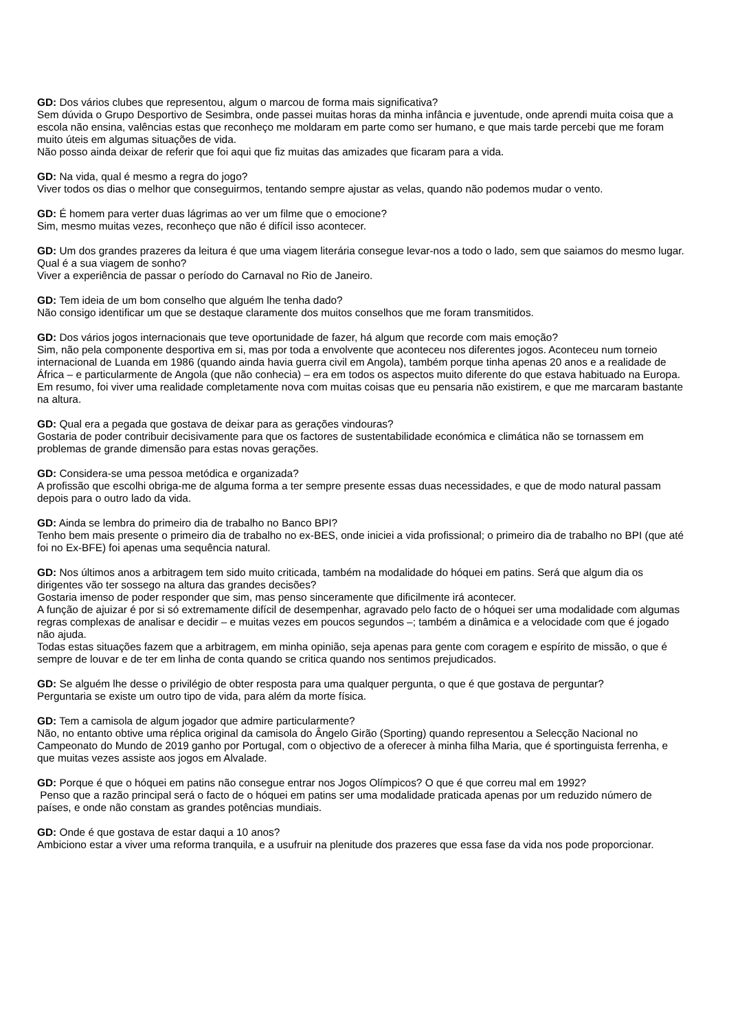GD: Dos vários clubes que representou, algum o marcou de forma mais significativa?
Sem dúvida o Grupo Desportivo de Sesimbra, onde passei muitas horas da minha infância e juventude, onde aprendi muita coisa que a escola não ensina, valências estas que reconheço me moldaram em parte como ser humano, e que mais tarde percebi que me foram muito úteis em algumas situações de vida.
Não posso ainda deixar de referir que foi aqui que fiz muitas das amizades que ficaram para a vida.
GD: Na vida, qual é mesmo a regra do jogo?
Viver todos os dias o melhor que conseguirmos, tentando sempre ajustar as velas, quando não podemos mudar o vento.
GD: É homem para verter duas lágrimas ao ver um filme que o emocione?
Sim, mesmo muitas vezes, reconheço que não é difícil isso acontecer.
GD: Um dos grandes prazeres da leitura é que uma viagem literária consegue levar-nos a todo o lado, sem que saiamos do mesmo lugar. Qual é a sua viagem de sonho?
Viver a experiência de passar o período do Carnaval no Rio de Janeiro.
GD: Tem ideia de um bom conselho que alguém lhe tenha dado?
Não consigo identificar um que se destaque claramente dos muitos conselhos que me foram transmitidos.
GD: Dos vários jogos internacionais que teve oportunidade de fazer, há algum que recorde com mais emoção?
Sim, não pela componente desportiva em si, mas por toda a envolvente que aconteceu nos diferentes jogos. Aconteceu num torneio internacional de Luanda em 1986 (quando ainda havia guerra civil em Angola), também porque tinha apenas 20 anos e a realidade de África – e particularmente de Angola (que não conhecia) – era em todos os aspectos muito diferente do que estava habituado na Europa. Em resumo, foi viver uma realidade completamente nova com muitas coisas que eu pensaria não existirem, e que me marcaram bastante na altura.
GD: Qual era a pegada que gostava de deixar para as gerações vindouras?
Gostaria de poder contribuir decisivamente para que os factores de sustentabilidade económica e climática não se tornassem em problemas de grande dimensão para estas novas gerações.
GD: Considera-se uma pessoa metódica e organizada?
A profissão que escolhi obriga-me de alguma forma a ter sempre presente essas duas necessidades, e que de modo natural passam depois para o outro lado da vida.
GD: Ainda se lembra do primeiro dia de trabalho no Banco BPI?
Tenho bem mais presente o primeiro dia de trabalho no ex-BES, onde iniciei a vida profissional; o primeiro dia de trabalho no BPI (que até foi no Ex-BFE) foi apenas uma sequência natural.
GD: Nos últimos anos a arbitragem tem sido muito criticada, também na modalidade do hóquei em patins. Será que algum dia os dirigentes vão ter sossego na altura das grandes decisões?
Gostaria imenso de poder responder que sim, mas penso sinceramente que dificilmente irá acontecer.
A função de ajuizar é por si só extremamente difícil de desempenhar, agravado pelo facto de o hóquei ser uma modalidade com algumas regras complexas de analisar e decidir – e muitas vezes em poucos segundos –; também a dinâmica e a velocidade com que é jogado não ajuda.
Todas estas situações fazem que a arbitragem, em minha opinião, seja apenas para gente com coragem e espírito de missão, o que é sempre de louvar e de ter em linha de conta quando se critica quando nos sentimos prejudicados.
GD: Se alguém lhe desse o privilégio de obter resposta para uma qualquer pergunta, o que é que gostava de perguntar?
Perguntaria se existe um outro tipo de vida, para além da morte física.
GD: Tem a camisola de algum jogador que admire particularmente?
Não, no entanto obtive uma réplica original da camisola do Ângelo Girão (Sporting) quando representou a Selecção Nacional no Campeonato do Mundo de 2019 ganho por Portugal, com o objectivo de a oferecer à minha filha Maria, que é sportinguista ferrenha, e que muitas vezes assiste aos jogos em Alvalade.
GD: Porque é que o hóquei em patins não consegue entrar nos Jogos Olímpicos? O que é que correu mal em 1992?
Penso que a razão principal será o facto de o hóquei em patins ser uma modalidade praticada apenas por um reduzido número de países, e onde não constam as grandes potências mundiais.
GD: Onde é que gostava de estar daqui a 10 anos?
Ambiciono estar a viver uma reforma tranquila, e a usufruir na plenitude dos prazeres que essa fase da vida nos pode proporcionar.